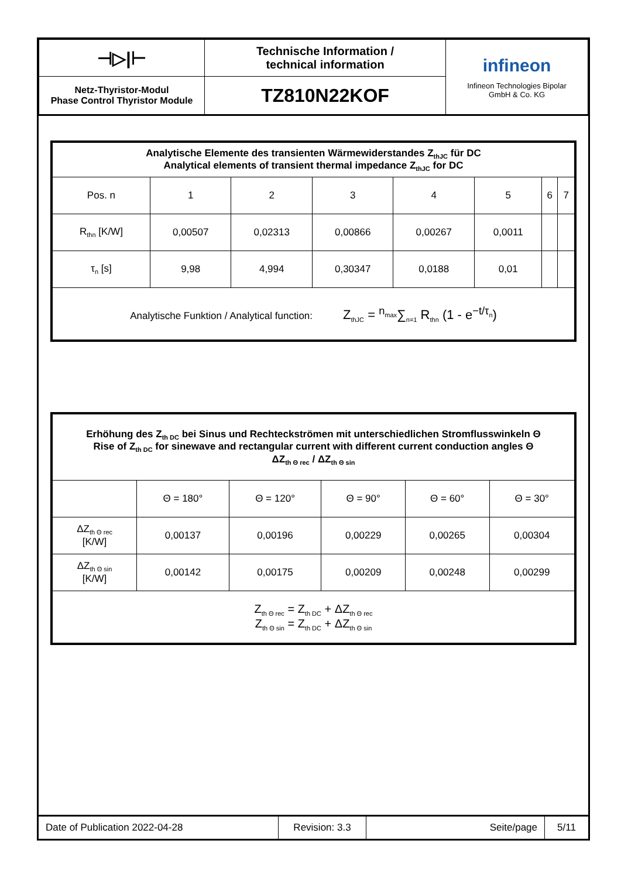| ⊣▷/⊢ | Technische Information / technical information | infineon Infineon Technologies Bipolar GmbH & Co. KG |
| Netz-Thyristor-Modul Phase Control Thyristor Module | TZ810N22KOF | |
| Analytische Elemente des transienten Wärmewiderstandes Z<sub>thJC</sub> für DC Analytical elements of transient thermal impedance Z<sub>thJC</sub> for DC | | | | | | | |
| --- | --- | --- | --- | --- | --- | --- | --- |
| Pos. n | 1 | 2 | 3 | 4 | 5 | 6 | 7 |
| R<sub>thn</sub> [K/W] | 0,00507 | 0,02313 | 0,00866 | 0,00267 | 0,0011 | | |
| τ<sub>n</sub> [s] | 9,98 | 4,994 | 0,30347 | 0,0188 | 0,01 | | |
| Analytische Funktion / Analytical function: Z<sub>thJC</sub> = <sup>n<sub>max</sub></sup>∑<sub>n=1</sub> R<sub>thn</sub> (1 - e<sup>−t/τ<sub>n</sub></sup>) | | | | | | | |
| Erhöhung des Z<sub>th DC</sub> bei Sinus und Rechteckströmen mit unterschiedlichen Stromflusswinkeln Θ Rise of Z<sub>th DC</sub> for sinewave and rectangular current with different current conduction angles Θ ΔZ<sub>th Θ rec</sub> / ΔZ<sub>th Θ sin</sub> | | | | | |
| --- | --- | --- | --- | --- | --- |
| | Θ = 180° | Θ = 120° | Θ = 90° | Θ = 60° | Θ = 30° |
| ΔZ<sub>th Θ rec</sub> [K/W] | 0,00137 | 0,00196 | 0,00229 | 0,00265 | 0,00304 |
| ΔZ<sub>th Θ sin</sub> [K/W] | 0,00142 | 0,00175 | 0,00209 | 0,00248 | 0,00299 |
| Z<sub>th Θ rec</sub> = Z<sub>th DC</sub> + ΔZ<sub>th Θ rec</sub> Z<sub>th Θ sin</sub> = Z<sub>th DC</sub> + ΔZ<sub>th Θ sin</sub> | | | | | |
| Date of Publication 2022-04-28 | Revision: 3.3 | Seite/page | 5/11 |